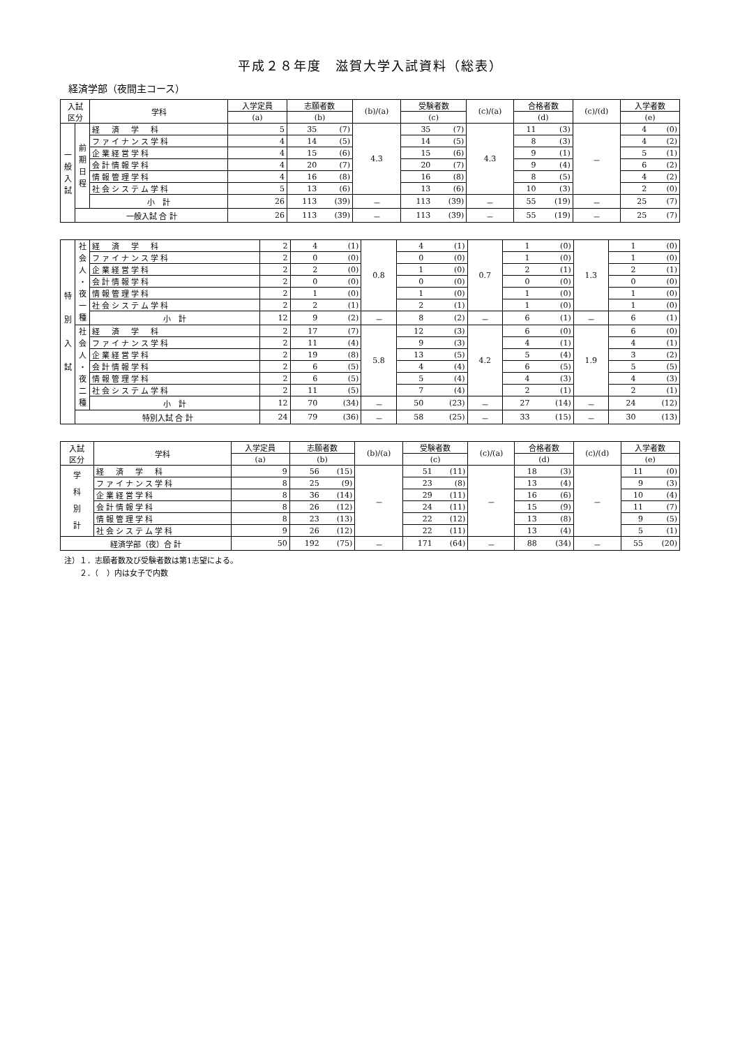平成２８年度　滋賀大学入試資料（総表）
経済学部（夜間主コース）
| 入試 区分 | | 学科 | 入学定員 | 志願者数 | | (b)/(a) | 受験者数 | | (c)/(a) | 合格者数 | | (c)/(d) | 入学者数 | |
| --- | --- | --- | --- | --- | --- | --- | --- | --- | --- | --- | --- | --- | --- | --- |
| | | | (a) | (b) | | | (c) | | | (d) | | | (e) | |
| 一 般 入 試 | 前 期 日 程 | 経 済 学 科 | 5 | 35 | (7) | 4.3 | 35 | (7) | 4.3 | 11 | (3) | － | 4 | (0) |
| | | ファイナンス学科 | 4 | 14 | (5) | | 14 | (5) | | 8 | (3) | | 4 | (2) |
| | | 企業経営学科 | 4 | 15 | (6) | | 15 | (6) | | 9 | (1) | | 5 | (1) |
| | | 会計情報学科 | 4 | 20 | (7) | | 20 | (7) | | 9 | (4) | | 6 | (2) |
| | | 情報管理学科 | 4 | 16 | (8) | | 16 | (8) | | 8 | (5) | | 4 | (2) |
| | | 社会システム学科 | 5 | 13 | (6) | | 13 | (6) | | 10 | (3) | | 2 | (0) |
| | | 小 計 | 26 | 113 | (39) | － | 113 | (39) | － | 55 | (19) | － | 25 | (7) |
| | 一般入試 合 計 | | 26 | 113 | (39) | － | 113 | (39) | － | 55 | (19) | － | 25 | (7) |
| 特 別 入 試 | 社 会 人 ・ 夜 一 種 | 経 済 学 科 | 2 | 4 | (1) | 0.8 | 4 | (1) | 0.7 | 1 | (0) | 1.3 | 1 | (0) |
| | | ファイナンス学科 | 2 | 0 | (0) | | 0 | (0) | | 1 | (0) | | 1 | (0) |
| | | 企業経営学科 | 2 | 2 | (0) | | 1 | (0) | | 2 | (1) | | 2 | (1) |
| | | 会計情報学科 | 2 | 0 | (0) | | 0 | (0) | | 0 | (0) | | 0 | (0) |
| | | 情報管理学科 | 2 | 1 | (0) | | 1 | (0) | | 1 | (0) | | 1 | (0) |
| | | 社会システム学科 | 2 | 2 | (1) | | 2 | (1) | | 1 | (0) | | 1 | (0) |
| | | 小 計 | 12 | 9 | (2) | － | 8 | (2) | － | 6 | (1) | － | 6 | (1) |
| | 社 会 人 ・ 夜 二 種 | 経 済 学 科 | 2 | 17 | (7) | 5.8 | 12 | (3) | 4.2 | 6 | (0) | 1.9 | 6 | (0) |
| | | ファイナンス学科 | 2 | 11 | (4) | | 9 | (3) | | 4 | (1) | | 4 | (1) |
| | | 企業経営学科 | 2 | 19 | (8) | | 13 | (5) | | 5 | (4) | | 3 | (2) |
| | | 会計情報学科 | 2 | 6 | (5) | | 4 | (4) | | 6 | (5) | | 5 | (5) |
| | | 情報管理学科 | 2 | 6 | (5) | | 5 | (4) | | 4 | (3) | | 4 | (3) |
| | | 社会システム学科 | 2 | 11 | (5) | | 7 | (4) | | 2 | (1) | | 2 | (1) |
| | | 小 計 | 12 | 70 | (34) | － | 50 | (23) | － | 27 | (14) | － | 24 | (12) |
| | 特別入試 合 計 | | 24 | 79 | (36) | － | 58 | (25) | － | 33 | (15) | － | 30 | (13) |
| 入試 区分 | 学科 | 入学定員 | 志願者数 | | (b)/(a) | 受験者数 | | (c)/(a) | 合格者数 | | (c)/(d) | 入学者数 | |
| --- | --- | --- | --- | --- | --- | --- | --- | --- | --- | --- | --- | --- | --- |
| | | (a) | (b) | | | (c) | | | (d) | | | (e) | |
| 学 科 別 計 | 経 済 学 科 | 9 | 56 | (15) | － | 51 | (11) | － | 18 | (3) | － | 11 | (0) |
| | ファイナンス学科 | 8 | 25 | (9) | | 23 | (8) | | 13 | (4) | | 9 | (3) |
| | 企業経営学科 | 8 | 36 | (14) | | 29 | (11) | | 16 | (6) | | 10 | (4) |
| | 会計情報学科 | 8 | 26 | (12) | | 24 | (11) | | 15 | (9) | | 11 | (7) |
| | 情報管理学科 | 8 | 23 | (13) | | 22 | (12) | | 13 | (8) | | 9 | (5) |
| | 社会システム学科 | 9 | 26 | (12) | | 22 | (11) | | 13 | (4) | | 5 | (1) |
| 経済学部（夜）合 計 | | 50 | 192 | (75) | － | 171 | (64) | － | 88 | (34) | － | 55 | (20) |
注）１．志願者数及び受験者数は第1志望による。
　　２．（　）内は女子で内数